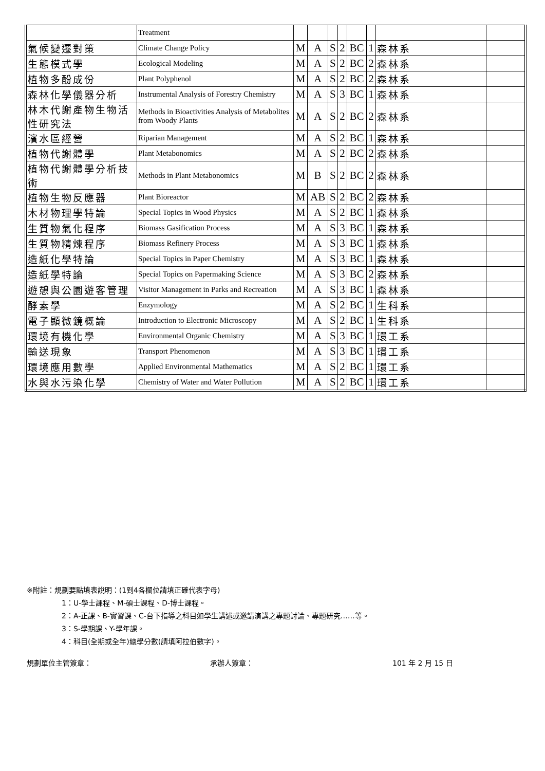| | Treatment | | | | | | | | |
| 氣候變遷對策 | Climate Change Policy | M | A | S | 2 | BC | 1 | 森林系 | |
| 生態模式學 | Ecological Modeling | M | A | S | 2 | BC | 2 | 森林系 | |
| 植物多酚成份 | Plant Polyphenol | M | A | S | 2 | BC | 2 | 森林系 | |
| 森林化學儀器分析 | Instrumental Analysis of Forestry Chemistry | M | A | S | 3 | BC | 1 | 森林系 | |
| 林木代謝產物生物活性研究法 | Methods in Bioactivities Analysis of Metabolites from Woody Plants | M | A | S | 2 | BC | 2 | 森林系 | |
| 濱水區經營 | Riparian Management | M | A | S | 2 | BC | 1 | 森林系 | |
| 植物代謝體學 | Plant Metabonomics | M | A | S | 2 | BC | 2 | 森林系 | |
| 植物代謝體學分析技術 | Methods in Plant Metabonomics | M | B | S | 2 | BC | 2 | 森林系 | |
| 植物生物反應器 | Plant Bioreactor | M | AB | S | 2 | BC | 2 | 森林系 | |
| 木材物理學特論 | Special Topics in Wood Physics | M | A | S | 2 | BC | 1 | 森林系 | |
| 生質物氣化程序 | Biomass Gasification Process | M | A | S | 3 | BC | 1 | 森林系 | |
| 生質物精煉程序 | Biomass Refinery Process | M | A | S | 3 | BC | 1 | 森林系 | |
| 造紙化學特論 | Special Topics in Paper Chemistry | M | A | S | 3 | BC | 1 | 森林系 | |
| 造紙學特論 | Special Topics on Papermaking Science | M | A | S | 3 | BC | 2 | 森林系 | |
| 遊憩與公園遊客管理 | Visitor Management in Parks and Recreation | M | A | S | 3 | BC | 1 | 森林系 | |
| 酵素學 | Enzymology | M | A | S | 2 | BC | 1 | 生科系 | |
| 電子顯微鏡概論 | Introduction to Electronic Microscopy | M | A | S | 2 | BC | 1 | 生科系 | |
| 環境有機化學 | Environmental Organic Chemistry | M | A | S | 3 | BC | 1 | 環工系 | |
| 輸送現象 | Transport Phenomenon | M | A | S | 3 | BC | 1 | 環工系 | |
| 環境應用數學 | Applied Environmental Mathematics | M | A | S | 2 | BC | 1 | 環工系 | |
| 水與水污染化學 | Chemistry of Water and Water Pollution | M | A | S | 2 | BC | 1 | 環工系 | |
※附註：規劃要點填表說明：(1到4各欄位請填正確代表字母)
1：U-學士課程、M-碩士課程、D-博士課程。
2：A-正課、B-實習課、C-台下指導之科目如學生講述或邀請演講之專題討論、專題研究……等。
3：S-學期課、Y-學年課。
4：科目(全期或全年)總學分數(請填阿拉伯數字)。
規劃單位主管簽章： 承辦人簽章： 101 年 2 月 15 日